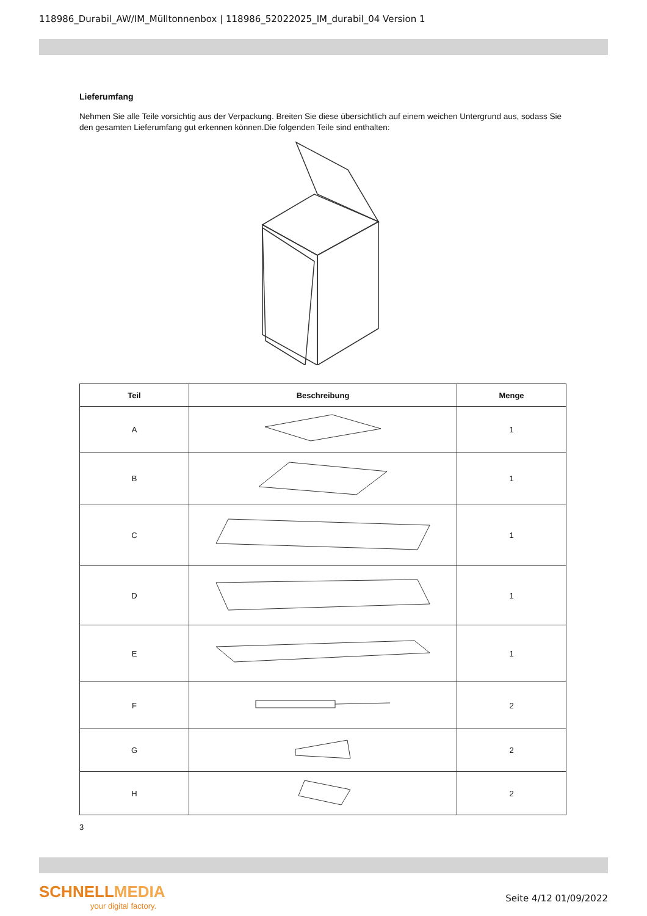118986_Durabil_AW/IM_Mülltonnenbox | 118986_52022025_IM_durabil_04 Version 1
Lieferumfang
Nehmen Sie alle Teile vorsichtig aus der Verpackung. Breiten Sie diese übersichtlich auf einem weichen Untergrund aus, sodass Sie den gesamten Lieferumfang gut erkennen können.Die folgenden Teile sind enthalten:
| Teil | Beschreibung | Menge |
| --- | --- | --- |
| A | | 1 |
| B | | 1 |
| C | | 1 |
| D | | 1 |
| E | | 1 |
| F | | 2 |
| G | | 2 |
| H | | 2 |
3
SCHNELLMEDIA
your digital factory.
Seite 4/12 01/09/2022